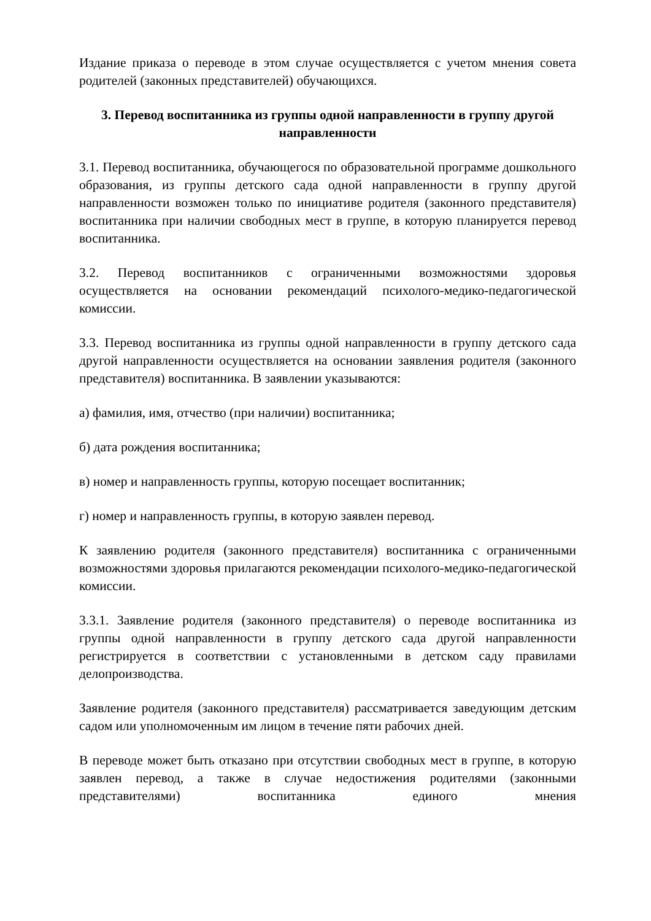Издание приказа о переводе в этом случае осуществляется с учетом мнения совета родителей (законных представителей) обучающихся.
3. Перевод воспитанника из группы одной направленности в группу другой направленности
3.1. Перевод воспитанника, обучающегося по образовательной программе дошкольного образования, из группы детского сада одной направленности в группу другой направленности возможен только по инициативе родителя (законного представителя) воспитанника при наличии свободных мест в группе, в которую планируется перевод воспитанника.
3.2. Перевод воспитанников с ограниченными возможностями здоровья осуществляется на основании рекомендаций психолого-медико-педагогической комиссии.
3.3. Перевод воспитанника из группы одной направленности в группу детского сада другой направленности осуществляется на основании заявления родителя (законного представителя) воспитанника. В заявлении указываются:
а) фамилия, имя, отчество (при наличии) воспитанника;
б) дата рождения воспитанника;
в) номер и направленность группы, которую посещает воспитанник;
г) номер и направленность группы, в которую заявлен перевод.
К заявлению родителя (законного представителя) воспитанника с ограниченными возможностями здоровья прилагаются рекомендации психолого-медико-педагогической комиссии.
3.3.1. Заявление родителя (законного представителя) о переводе воспитанника из группы одной направленности в группу детского сада другой направленности регистрируется в соответствии с установленными в детском саду правилами делопроизводства.
Заявление родителя (законного представителя) рассматривается заведующим детским садом или уполномоченным им лицом в течение пяти рабочих дней.
В переводе может быть отказано при отсутствии свободных мест в группе, в которую заявлен перевод, а также в случае недостижения родителями (законными представителями) воспитанника единого мнения